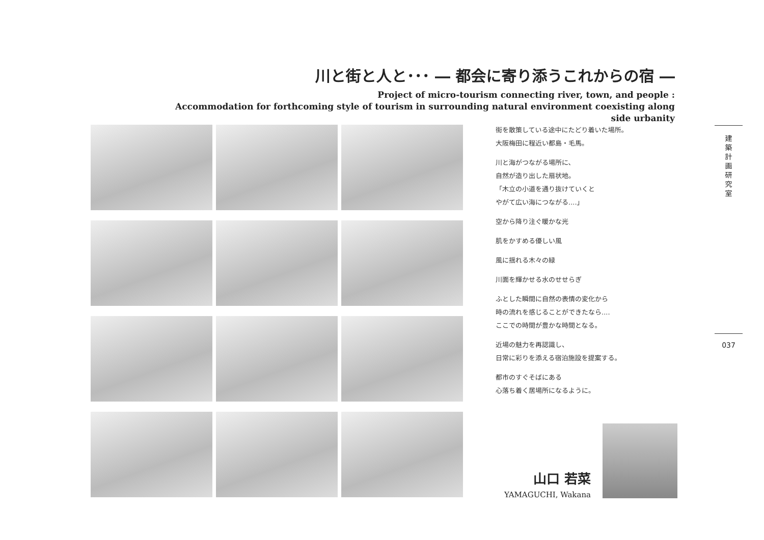川と街と人と･･･ ― 都会に寄り添うこれからの宿 ―
Project of micro-tourism connecting river, town, and people :
Accommodation for forthcoming style of tourism in surrounding natural environment coexisting along side urbanity
街を散策している途中にたどり着いた場所。
大阪梅田に程近い都島・毛馬。
川と海がつながる場所に、
自然が造り出した扇状地。
「木立の小道を通り抜けていくと
やがて広い海につながる....」
空から降り注ぐ暖かな光
肌をかすめる優しい風
風に揺れる木々の緑
川面を輝かせる水のせせらぎ
ふとした瞬間に自然の表情の変化から
時の流れを感じることができたなら....
ここでの時間が豊かな時間となる。
近場の魅力を再認識し、
日常に彩りを添える宿泊施設を提案する。
都市のすぐそばにある
心落ち着く居場所になるように。
建
築
計
画
研
究
室
037
山口 若菜
YAMAGUCHI, Wakana